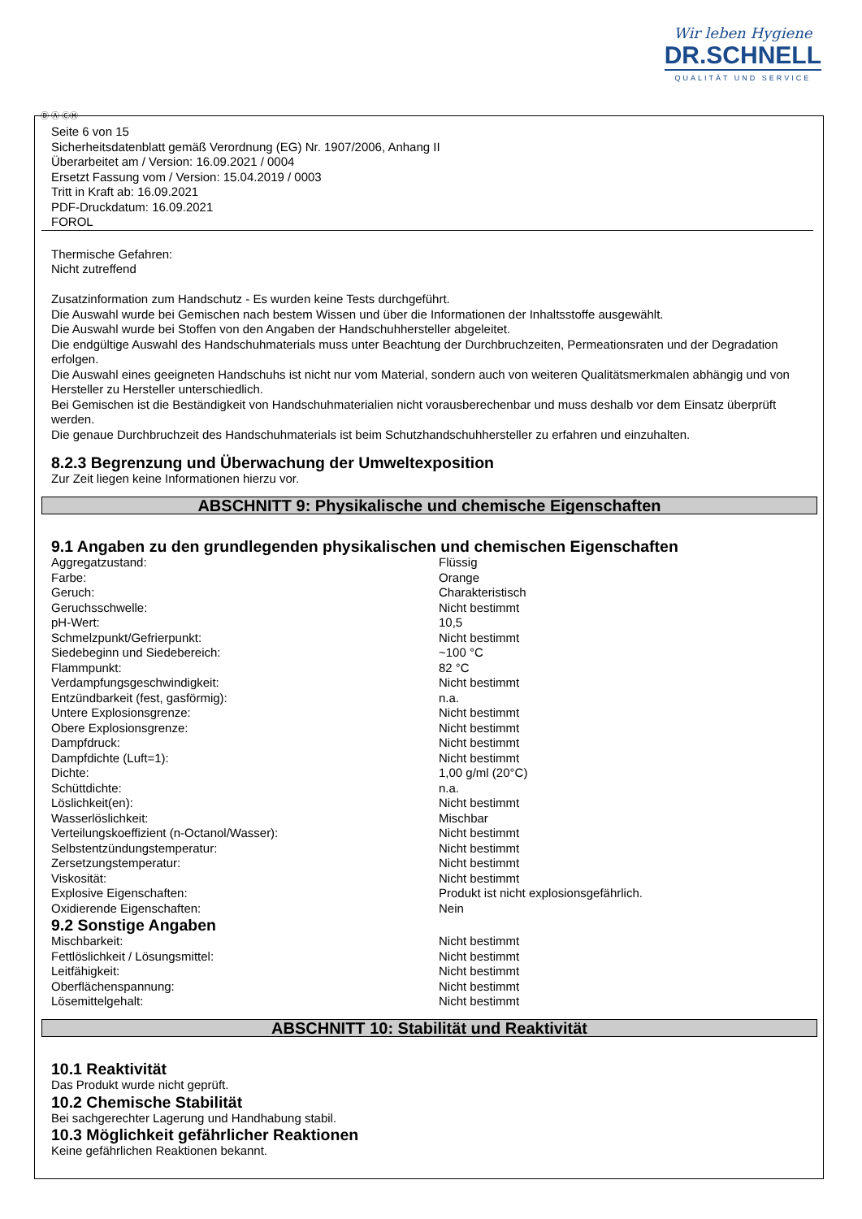Wir leben Hygiene
DR.SCHNELL
QUALITÄT UND SERVICE
Ⓓ Ⓐ ⒸⒽ
Seite 6 von 15
Sicherheitsdatenblatt gemäß Verordnung (EG) Nr. 1907/2006, Anhang II
Überarbeitet am / Version: 16.09.2021 / 0004
Ersetzt Fassung vom / Version: 15.04.2019 / 0003
Tritt in Kraft ab: 16.09.2021
PDF-Druckdatum: 16.09.2021
FOROL
Thermische Gefahren:
Nicht zutreffend
Zusatzinformation zum Handschutz - Es wurden keine Tests durchgeführt.
Die Auswahl wurde bei Gemischen nach bestem Wissen und über die Informationen der Inhaltsstoffe ausgewählt.
Die Auswahl wurde bei Stoffen von den Angaben der Handschuhhersteller abgeleitet.
Die endgültige Auswahl des Handschuhmaterials muss unter Beachtung der Durchbruchzeiten, Permeationsraten und der Degradation erfolgen.
Die Auswahl eines geeigneten Handschuhs ist nicht nur vom Material, sondern auch von weiteren Qualitätsmerkmalen abhängig und von Hersteller zu Hersteller unterschiedlich.
Bei Gemischen ist die Beständigkeit von Handschuhmaterialien nicht vorausberechenbar und muss deshalb vor dem Einsatz überprüft werden.
Die genaue Durchbruchzeit des Handschuhmaterials ist beim Schutzhandschuhhersteller zu erfahren und einzuhalten.
8.2.3 Begrenzung und Überwachung der Umweltexposition
Zur Zeit liegen keine Informationen hierzu vor.
ABSCHNITT 9: Physikalische und chemische Eigenschaften
9.1 Angaben zu den grundlegenden physikalischen und chemischen Eigenschaften
| Aggregatzustand: | Flüssig |
| Farbe: | Orange |
| Geruch: | Charakteristisch |
| Geruchsschwelle: | Nicht bestimmt |
| pH-Wert: | 10,5 |
| Schmelzpunkt/Gefrierpunkt: | Nicht bestimmt |
| Siedebeginn und Siedebereich: | ~100 °C |
| Flammpunkt: | 82 °C |
| Verdampfungsgeschwindigkeit: | Nicht bestimmt |
| Entzündbarkeit (fest, gasförmig): | n.a. |
| Untere Explosionsgrenze: | Nicht bestimmt |
| Obere Explosionsgrenze: | Nicht bestimmt |
| Dampfdruck: | Nicht bestimmt |
| Dampfdichte (Luft=1): | Nicht bestimmt |
| Dichte: | 1,00 g/ml (20°C) |
| Schüttdichte: | n.a. |
| Löslichkeit(en): | Nicht bestimmt |
| Wasserlöslichkeit: | Mischbar |
| Verteilungskoeffizient (n-Octanol/Wasser): | Nicht bestimmt |
| Selbstentzündungstemperatur: | Nicht bestimmt |
| Zersetzungstemperatur: | Nicht bestimmt |
| Viskosität: | Nicht bestimmt |
| Explosive Eigenschaften: | Produkt ist nicht explosionsgefährlich. |
| Oxidierende Eigenschaften: | Nein |
9.2 Sonstige Angaben
| Mischbarkeit: | Nicht bestimmt |
| Fettlöslichkeit / Lösungsmittel: | Nicht bestimmt |
| Leitfähigkeit: | Nicht bestimmt |
| Oberflächenspannung: | Nicht bestimmt |
| Lösemittelgehalt: | Nicht bestimmt |
ABSCHNITT 10: Stabilität und Reaktivität
10.1 Reaktivität
Das Produkt wurde nicht geprüft.
10.2 Chemische Stabilität
Bei sachgerechter Lagerung und Handhabung stabil.
10.3 Möglichkeit gefährlicher Reaktionen
Keine gefährlichen Reaktionen bekannt.